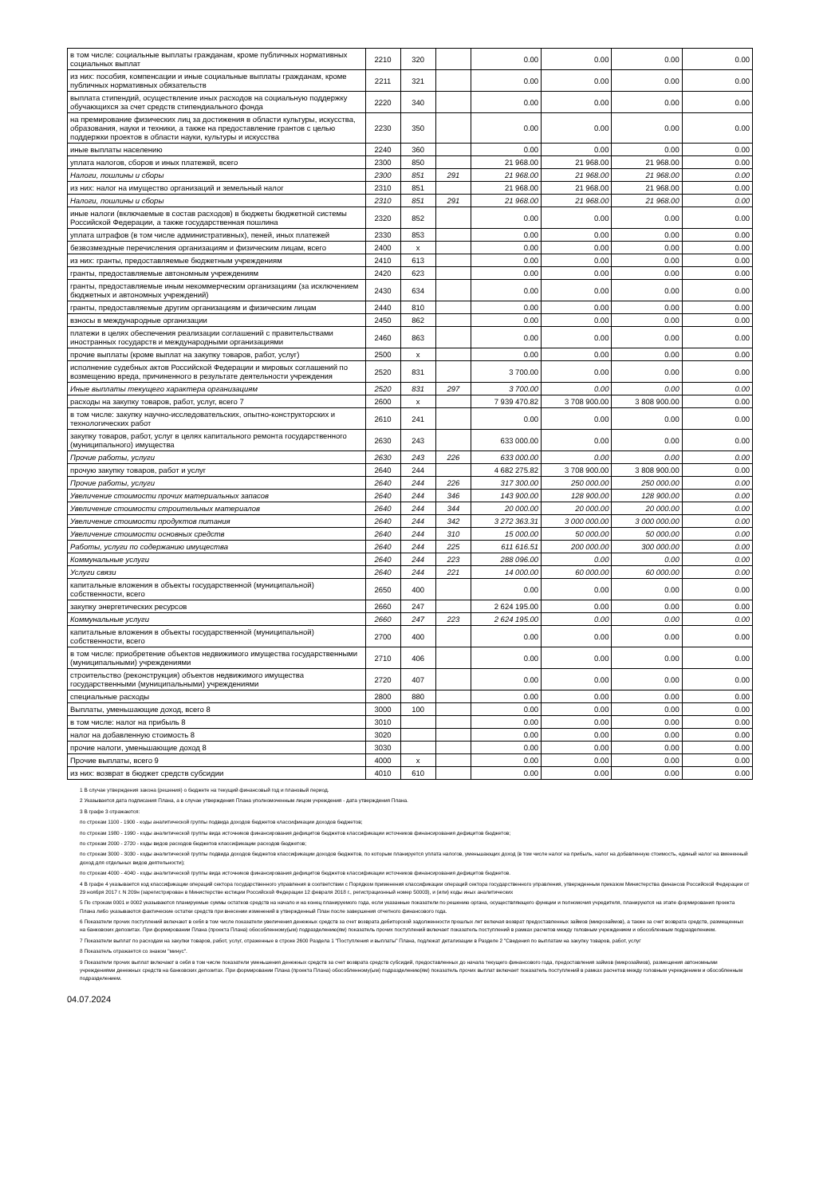| в том числе: социальные выплаты гражданам, кроме публичных нормативных социальных выплат | 2210 | 320 | | 0.00 | 0.00 | 0.00 | 0.00 |
| из них: пособия, компенсации и иные социальные выплаты гражданам, кроме публичных нормативных обязательств | 2211 | 321 | | 0.00 | 0.00 | 0.00 | 0.00 |
| выплата стипендий, осуществление иных расходов на социальную поддержку обучающихся за счет средств стипендиального фонда | 2220 | 340 | | 0.00 | 0.00 | 0.00 | 0.00 |
| на премирование физических лиц за достижения в области культуры, искусства, образования, науки и техники, а также на предоставление грантов с целью поддержки проектов в области науки, культуры и искусства | 2230 | 350 | | 0.00 | 0.00 | 0.00 | 0.00 |
| иные выплаты населению | 2240 | 360 | | 0.00 | 0.00 | 0.00 | 0.00 |
| уплата налогов, сборов и иных платежей, всего | 2300 | 850 | | 21 968.00 | 21 968.00 | 21 968.00 | 0.00 |
| Налоги, пошлины и сборы | 2300 | 851 | 291 | 21 968.00 | 21 968.00 | 21 968.00 | 0.00 |
| из них: налог на имущество организаций и земельный налог | 2310 | 851 | | 21 968.00 | 21 968.00 | 21 968.00 | 0.00 |
| Налоги, пошлины и сборы | 2310 | 851 | 291 | 21 968.00 | 21 968.00 | 21 968.00 | 0.00 |
| иные налоги (включаемые в состав расходов) в бюджеты бюджетной системы Российской Федерации, а также государственная пошлина | 2320 | 852 | | 0.00 | 0.00 | 0.00 | 0.00 |
| уплата штрафов (в том числе административных), пеней, иных платежей | 2330 | 853 | | 0.00 | 0.00 | 0.00 | 0.00 |
| безвозмездные перечисления организациям и физическим лицам, всего | 2400 | x | | 0.00 | 0.00 | 0.00 | 0.00 |
| из них: гранты, предоставляемые бюджетным учреждениям | 2410 | 613 | | 0.00 | 0.00 | 0.00 | 0.00 |
| гранты, предоставляемые автономным учреждениям | 2420 | 623 | | 0.00 | 0.00 | 0.00 | 0.00 |
| гранты, предоставляемые иным некоммерческим организациям (за исключением бюджетных и автономных учреждений) | 2430 | 634 | | 0.00 | 0.00 | 0.00 | 0.00 |
| гранты, предоставляемые другим организациям и физическим лицам | 2440 | 810 | | 0.00 | 0.00 | 0.00 | 0.00 |
| взносы в международные организации | 2450 | 862 | | 0.00 | 0.00 | 0.00 | 0.00 |
| платежи в целях обеспечения реализации соглашений с правительствами иностранных государств и международными организациями | 2460 | 863 | | 0.00 | 0.00 | 0.00 | 0.00 |
| прочие выплаты (кроме выплат на закупку товаров, работ, услуг) | 2500 | x | | 0.00 | 0.00 | 0.00 | 0.00 |
| исполнение судебных актов Российской Федерации и мировых соглашений по возмещению вреда, причиненного в результате деятельности учреждения | 2520 | 831 | | 3 700.00 | 0.00 | 0.00 | 0.00 |
| Иные выплаты текущего характера организациям | 2520 | 831 | 297 | 3 700.00 | 0.00 | 0.00 | 0.00 |
| расходы на закупку товаров, работ, услуг, всего 7 | 2600 | x | | 7 939 470.82 | 3 708 900.00 | 3 808 900.00 | 0.00 |
| в том числе: закупку научно-исследовательских, опытно-конструкторских и технологических работ | 2610 | 241 | | 0.00 | 0.00 | 0.00 | 0.00 |
| закупку товаров, работ, услуг в целях капитального ремонта государственного (муниципального) имущества | 2630 | 243 | | 633 000.00 | 0.00 | 0.00 | 0.00 |
| Прочие работы, услуги | 2630 | 243 | 226 | 633 000.00 | 0.00 | 0.00 | 0.00 |
| прочую закупку товаров, работ и услуг | 2640 | 244 | | 4 682 275.82 | 3 708 900.00 | 3 808 900.00 | 0.00 |
| Прочие работы, услуги | 2640 | 244 | 226 | 317 300.00 | 250 000.00 | 250 000.00 | 0.00 |
| Увеличение стоимости прочих материальных запасов | 2640 | 244 | 346 | 143 900.00 | 128 900.00 | 128 900.00 | 0.00 |
| Увеличение стоимости строительных материалов | 2640 | 244 | 344 | 20 000.00 | 20 000.00 | 20 000.00 | 0.00 |
| Увеличение стоимости продуктов питания | 2640 | 244 | 342 | 3 272 363.31 | 3 000 000.00 | 3 000 000.00 | 0.00 |
| Увеличение стоимости основных средств | 2640 | 244 | 310 | 15 000.00 | 50 000.00 | 50 000.00 | 0.00 |
| Работы, услуги по содержанию имущества | 2640 | 244 | 225 | 611 616.51 | 200 000.00 | 300 000.00 | 0.00 |
| Коммунальные услуги | 2640 | 244 | 223 | 288 096.00 | 0.00 | 0.00 | 0.00 |
| Услуги связи | 2640 | 244 | 221 | 14 000.00 | 60 000.00 | 60 000.00 | 0.00 |
| капитальные вложения в объекты государственной (муниципальной) собственности, всего | 2650 | 400 | | 0.00 | 0.00 | 0.00 | 0.00 |
| закупку энергетических ресурсов | 2660 | 247 | | 2 624 195.00 | 0.00 | 0.00 | 0.00 |
| Коммунальные услуги | 2660 | 247 | 223 | 2 624 195.00 | 0.00 | 0.00 | 0.00 |
| капитальные вложения в объекты государственной (муниципальной) собственности, всего | 2700 | 400 | | 0.00 | 0.00 | 0.00 | 0.00 |
| в том числе: приобретение объектов недвижимого имущества государственными (муниципальными) учреждениями | 2710 | 406 | | 0.00 | 0.00 | 0.00 | 0.00 |
| строительство (реконструкция) объектов недвижимого имущества государственными (муниципальными) учреждениями | 2720 | 407 | | 0.00 | 0.00 | 0.00 | 0.00 |
| специальные расходы | 2800 | 880 | | 0.00 | 0.00 | 0.00 | 0.00 |
| Выплаты, уменьшающие доход, всего 8 | 3000 | 100 | | 0.00 | 0.00 | 0.00 | 0.00 |
| в том числе: налог на прибыль 8 | 3010 | | | 0.00 | 0.00 | 0.00 | 0.00 |
| налог на добавленную стоимость 8 | 3020 | | | 0.00 | 0.00 | 0.00 | 0.00 |
| прочие налоги, уменьшающие доход 8 | 3030 | | | 0.00 | 0.00 | 0.00 | 0.00 |
| Прочие выплаты, всего 9 | 4000 | x | | 0.00 | 0.00 | 0.00 | 0.00 |
| из них: возврат в бюджет средств субсидии | 4010 | 610 | | 0.00 | 0.00 | 0.00 | 0.00 |
1 В случае утверждения закона (решения) о бюджете на текущий финансовый год и плановый период.
2 Указывается дата подписания Плана, а в случае утверждения Плана уполномоченным лицом учреждения - дата утверждения Плана.
3 В графе 3 отражаются:
по строкам 1100 - 1900 - коды аналитической группы подвида доходов бюджетов классификации доходов бюджетов;
по строкам 1980 - 1990 - коды аналитической группы вида источников финансирования дефицитов бюджетов классификации источников финансирования дефицитов бюджетов;
по строкам 2000 - 2720 - коды видов расходов бюджетов классификации расходов бюджетов;
по строкам 3000 - 3030 - коды аналитической группы подвида доходов бюджетов классификации доходов бюджетов, по которым планируется уплата налогов, уменьшающих доход (в том числе налог на прибыль, налог на добавленную стоимость, единый налог на вмененный доход для отдельных видов деятельности);
по строкам 4000 - 4040 - коды аналитической группы вида источников финансирования дефицитов бюджетов классификации источников финансирования дефицитов бюджетов.
4 В графе 4 указывается код классификации операций сектора государственного управления в соответствии с Порядком применения классификации операций сектора государственного управления, утвержденным приказом Министерства финансов Российской Федерации от 29 ноября 2017 г. N 209н (зарегистрирован в Министерстве юстиции Российской Федерации 12 февраля 2018 г., регистрационный номер 50003), и (или) коды иных аналитических
5 По строкам 0001 и 0002 указываются планируемые суммы остатков средств на начало и на конец планируемого года, если указанные показатели по решению органа, осуществляющего функции и полномочия учредителя, планируются на этапе формирования проекта Плана либо указываются фактические остатки средств при внесении изменений в утвержденный План после завершения отчетного финансового года.
6 Показатели прочих поступлений включают в себя в том числе показатели увеличения денежных средств за счет возврата дебиторской задолженности прошлых лет включая возврат предоставленных займов (микрозаймов), а также за счет возврата средств, размещенных на банковских депозитах. При формировании Плана (проекта Плана) обособленному(ым) подразделению(ям) показатель прочих поступлений включает показатель поступлений в рамках расчетов между головным учреждением и обособленным подразделением.
7 Показатели выплат по расходам на закупки товаров, работ, услуг, отраженные в строке 2600 Раздела 1 "Поступления и выплаты" Плана, подлежат детализации в Разделе 2 "Сведения по выплатам на закупку товаров, работ, услуг
8 Показатель отражается со знаком "минус".
9 Показатели прочих выплат включают в себя в том числе показатели уменьшения денежных средств за счет возврата средств субсидий, предоставленных до начала текущего финансового года, предоставления займов (микрозаймов), размещения автономными учреждениями денежных средств на банковских депозитах. При формировании Плана (проекта Плана) обособленному(ым) подразделению(ям) показатель прочих выплат включает показатель поступлений в рамках расчетов между головным учреждением и обособленным подразделением.
04.07.2024